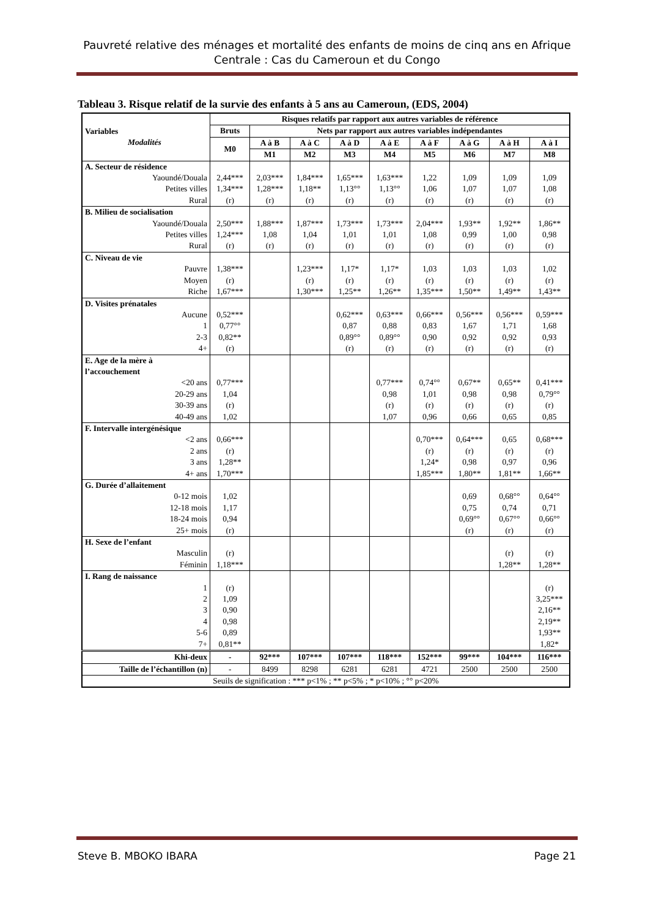Pauvreté relative des ménages et mortalité des enfants de moins de cinq ans en Afrique Centrale : Cas du Cameroun et du Congo
Tableau 3. Risque relatif de la survie des enfants à 5 ans au Cameroun, (EDS, 2004)
| Variables Modalités | Risques relatifs par rapport aux autres variables de référence | | | | | | | | |
| --- | --- | --- | --- | --- | --- | --- | --- | --- | --- |
| | Bruts | Nets par rapport aux autres variables indépendantes | | | | | | | |
| | M0 | A à B | A à C | A à D | A à E | A à F | A à G | A à H | A à I |
| | | M1 | M2 | M3 | M4 | M5 | M6 | M7 | M8 |
| A. Secteur de résidence | | | | | | | | | |
| Yaoundé/Douala | 2,44*** | 2,03*** | 1,84*** | 1,65*** | 1,63*** | 1,22 | 1,09 | 1,09 | 1,09 |
| Petites villes | 1,34*** | 1,28*** | 1,18** | 1,13°° | 1,13°° | 1,06 | 1,07 | 1,07 | 1,08 |
| Rural | (r) | (r) | (r) | (r) | (r) | (r) | (r) | (r) | (r) |
| B. Milieu de socialisation | | | | | | | | | |
| Yaoundé/Douala | 2,50*** | 1,88*** | 1,87*** | 1,73*** | 1,73*** | 2,04*** | 1,93** | 1,92** | 1,86** |
| Petites villes | 1,24*** | 1,08 | 1,04 | 1,01 | 1,01 | 1,08 | 0,99 | 1,00 | 0,98 |
| Rural | (r) | (r) | (r) | (r) | (r) | (r) | (r) | (r) | (r) |
| C. Niveau de vie | | | | | | | | | |
| Pauvre | 1,38*** | | 1,23*** | 1,17* | 1,17* | 1,03 | 1,03 | 1,03 | 1,02 |
| Moyen | (r) | | (r) | (r) | (r) | (r) | (r) | (r) | (r) |
| Riche | 1,67*** | | 1,30*** | 1,25** | 1,26** | 1,35*** | 1,50** | 1,49** | 1,43** |
| D. Visites prénatales | | | | | | | | | |
| Aucune | 0,52*** | | | 0,62*** | 0,63*** | 0,66*** | 0,56*** | 0,56*** | 0,59*** |
| 1 | 0,77°° | | | 0,87 | 0,88 | 0,83 | 1,67 | 1,71 | 1,68 |
| 2-3 | 0,82** | | | 0,89°° | 0,89°° | 0,90 | 0,92 | 0,92 | 0,93 |
| 4+ | (r) | | | (r) | (r) | (r) | (r) | (r) | (r) |
| E. Age de la mère à l’accouchement | | | | | | | | | |
| <20 ans | 0,77*** | | | | 0,77*** | 0,74°° | 0,67** | 0,65** | 0,41*** |
| 20-29 ans | 1,04 | | | | 0,98 | 1,01 | 0,98 | 0,98 | 0,79°° |
| 30-39 ans | (r) | | | | (r) | (r) | (r) | (r) | (r) |
| 40-49 ans | 1,02 | | | | 1,07 | 0,96 | 0,66 | 0,65 | 0,85 |
| F. Intervalle intergénésique | | | | | | | | | |
| <2 ans | 0,66*** | | | | | 0,70*** | 0,64*** | 0,65 | 0,68*** |
| 2 ans | (r) | | | | | (r) | (r) | (r) | (r) |
| 3 ans | 1,28** | | | | | 1,24* | 0,98 | 0,97 | 0,96 |
| 4+ ans | 1,70*** | | | | | 1,85*** | 1,80** | 1,81** | 1,66** |
| G. Durée d’allaitement | | | | | | | | | |
| 0-12 mois | 1,02 | | | | | | 0,69 | 0,68°° | 0,64°° |
| 12-18 mois | 1,17 | | | | | | 0,75 | 0,74 | 0,71 |
| 18-24 mois | 0,94 | | | | | | 0,69°° | 0,67°° | 0,66°° |
| 25+ mois | (r) | | | | | | (r) | (r) | (r) |
| H. Sexe de l’enfant | | | | | | | | | |
| Masculin | (r) | | | | | | | (r) | (r) |
| Féminin | 1,18*** | | | | | | | 1,28** | 1,28** |
| I. Rang de naissance | | | | | | | | | |
| 1 | (r) | | | | | | | | (r) |
| 2 | 1,09 | | | | | | | | 3,25*** |
| 3 | 0,90 | | | | | | | | 2,16** |
| 4 | 0,98 | | | | | | | | 2,19** |
| 5-6 | 0,89 | | | | | | | | 1,93** |
| 7+ | 0,81** | | | | | | | | 1,82* |
| Khi-deux | - | 92*** | 107*** | 107*** | 118*** | 152*** | 99*** | 104*** | 116*** |
| Taille de l’échantillon (n) | - | 8499 | 8298 | 6281 | 6281 | 4721 | 2500 | 2500 | 2500 |
| Seuils de signification : *** p<1% ; ** p<5% ; * p<10% ; °° p<20% | | | | | | | | | |
Steve B. MBOKO IBARA Page 21